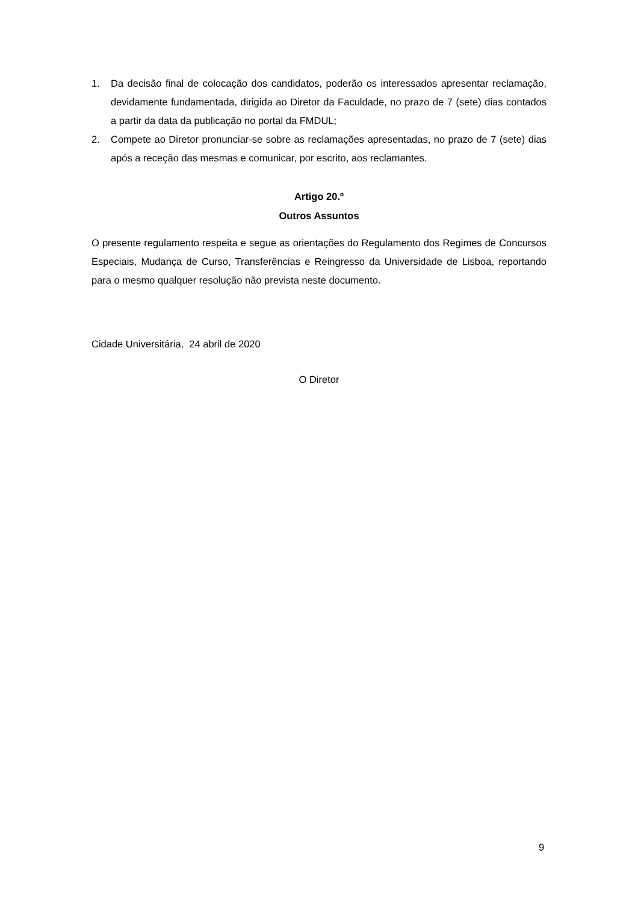1. Da decisão final de colocação dos candidatos, poderão os interessados apresentar reclamação, devidamente fundamentada, dirigida ao Diretor da Faculdade, no prazo de 7 (sete) dias contados a partir da data da publicação no portal da FMDUL;
2. Compete ao Diretor pronunciar-se sobre as reclamações apresentadas, no prazo de 7 (sete) dias após a receção das mesmas e comunicar, por escrito, aos reclamantes.
Artigo 20.º
Outros Assuntos
O presente regulamento respeita e segue as orientações do Regulamento dos Regimes de Concursos Especiais, Mudança de Curso, Transferências e Reingresso da Universidade de Lisboa, reportando para o mesmo qualquer resolução não prevista neste documento.
Cidade Universitária, 24 abril de 2020
O Diretor
9